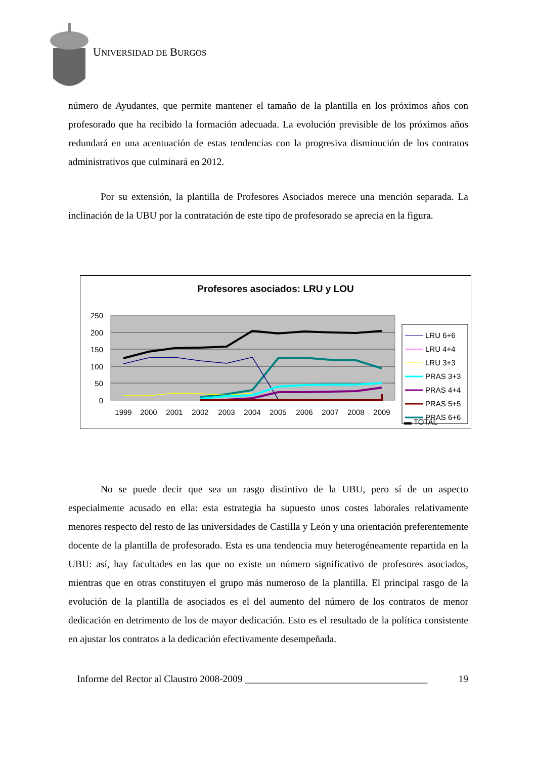UNIVERSIDAD DE BURGOS
número de Ayudantes, que permite mantener el tamaño de la plantilla en los próximos años con profesorado que ha recibido la formación adecuada. La evolución previsible de los próximos años redundará en una acentuación de estas tendencias con la progresiva disminución de los contratos administrativos que culminará en 2012.
Por su extensión, la plantilla de Profesores Asociados merece una mención separada. La inclinación de la UBU por la contratación de este tipo de profesorado se aprecia en la figura.
Profesores asociados: LRU y LOU
250
200
150
100
50
0
1999
2000
2001
2002
2003
2004
2005
2006
2007
2008
2009
LRU 6+6
LRU 4+4
LRU 3+3
PRAS 3+3
PRAS 4+4
PRAS 5+5
PRAS 6+6
▬ TOTAL
No se puede decir que sea un rasgo distintivo de la UBU, pero sí de un aspecto especialmente acusado en ella: esta estrategia ha supuesto unos costes laborales relativamente menores respecto del resto de las universidades de Castilla y León y una orientación preferentemente docente de la plantilla de profesorado. Esta es una tendencia muy heterogéneamente repartida en la UBU: así, hay facultades en las que no existe un número significativo de profesores asociados, mientras que en otras constituyen el grupo más numeroso de la plantilla. El principal rasgo de la evolución de la plantilla de asociados es el del aumento del número de los contratos de menor dedicación en detrimento de los de mayor dedicación. Esto es el resultado de la política consistente en ajustar los contratos a la dedicación efectivamente desempeñada.
Informe del Rector al Claustro 2008-2009 _____________________________________ 19